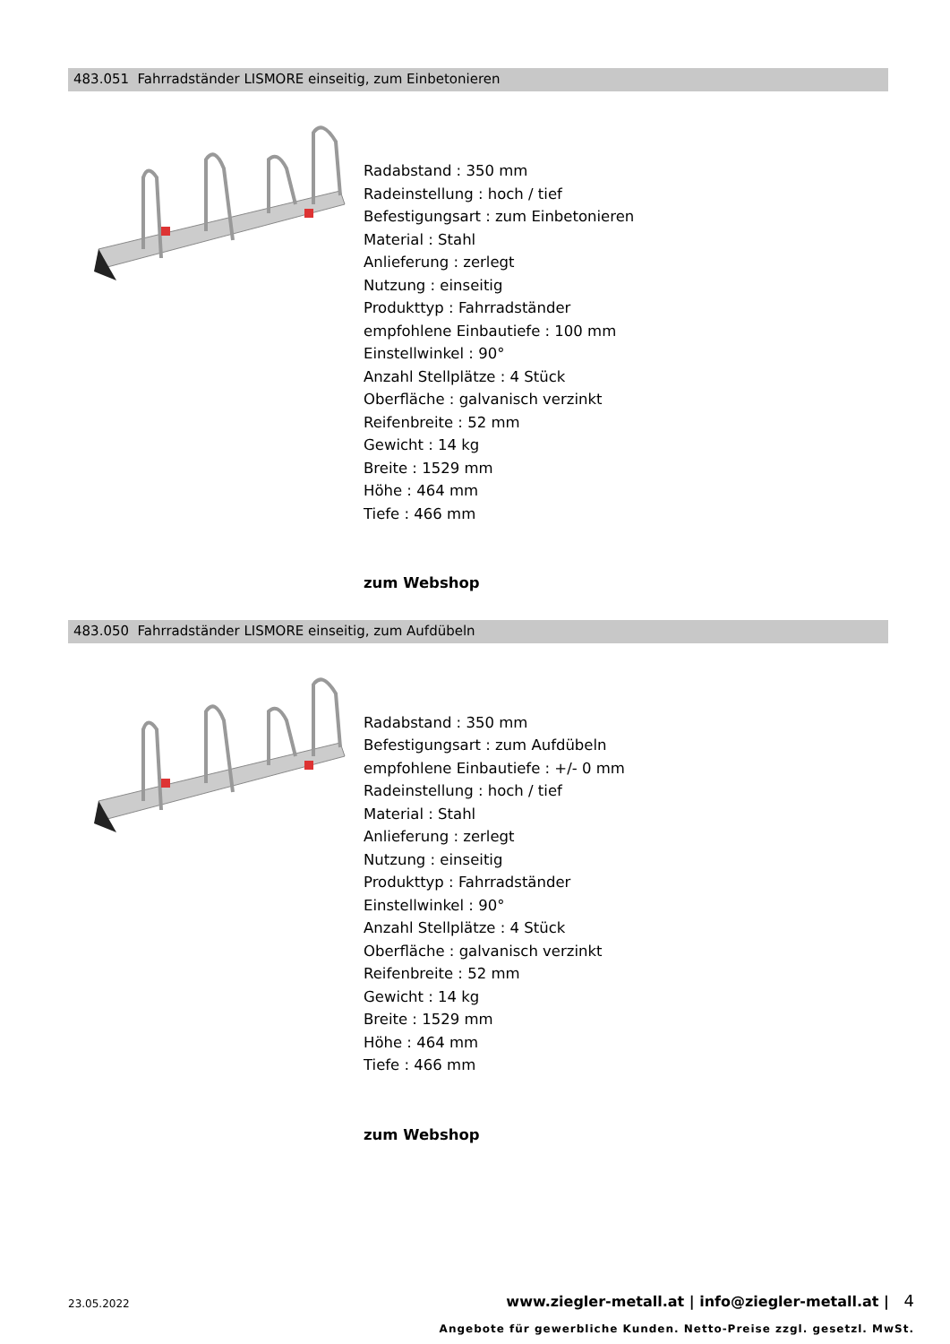483.051 Fahrradständer LISMORE einseitig, zum Einbetonieren
Radabstand : 350 mm
Radeinstellung : hoch / tief
Befestigungsart : zum Einbetonieren
Material : Stahl
Anlieferung : zerlegt
Nutzung : einseitig
Produkttyp : Fahrradständer
empfohlene Einbautiefe : 100 mm
Einstellwinkel : 90°
Anzahl Stellplätze : 4 Stück
Oberfläche : galvanisch verzinkt
Reifenbreite : 52 mm
Gewicht : 14 kg
Breite : 1529 mm
Höhe : 464 mm
Tiefe : 466 mm
zum Webshop
483.050 Fahrradständer LISMORE einseitig, zum Aufdübeln
Radabstand : 350 mm
Befestigungsart : zum Aufdübeln
empfohlene Einbautiefe : +/- 0 mm
Radeinstellung : hoch / tief
Material : Stahl
Anlieferung : zerlegt
Nutzung : einseitig
Produkttyp : Fahrradständer
Einstellwinkel : 90°
Anzahl Stellplätze : 4 Stück
Oberfläche : galvanisch verzinkt
Reifenbreite : 52 mm
Gewicht : 14 kg
Breite : 1529 mm
Höhe : 464 mm
Tiefe : 466 mm
zum Webshop
23.05.2022 www.ziegler-metall.at | info@ziegler-metall.at | 4
Angebote für gewerbliche Kunden. Netto-Preise zzgl. gesetzl. MwSt.